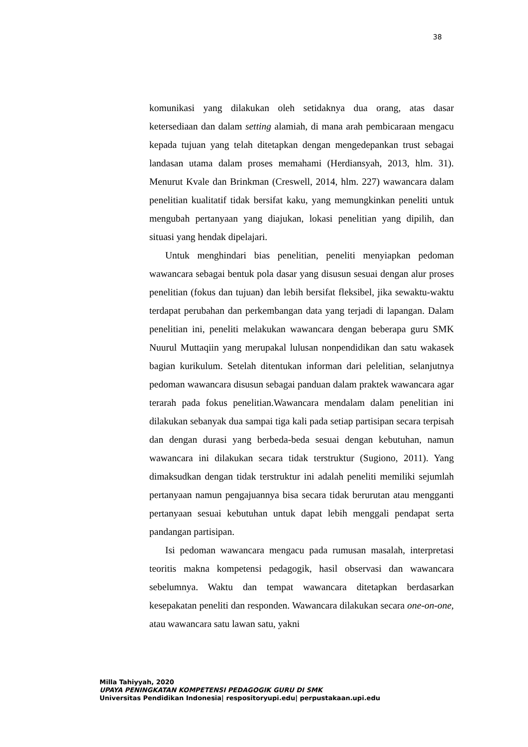38
komunikasi yang dilakukan oleh setidaknya dua orang, atas dasar ketersediaan dan dalam setting alamiah, di mana arah pembicaraan mengacu kepada tujuan yang telah ditetapkan dengan mengedepankan trust sebagai landasan utama dalam proses memahami (Herdiansyah, 2013, hlm. 31). Menurut Kvale dan Brinkman (Creswell, 2014, hlm. 227) wawancara dalam penelitian kualitatif tidak bersifat kaku, yang memungkinkan peneliti untuk mengubah pertanyaan yang diajukan, lokasi penelitian yang dipilih, dan situasi yang hendak dipelajari.
Untuk menghindari bias penelitian, peneliti menyiapkan pedoman wawancara sebagai bentuk pola dasar yang disusun sesuai dengan alur proses penelitian (fokus dan tujuan) dan lebih bersifat fleksibel, jika sewaktu-waktu terdapat perubahan dan perkembangan data yang terjadi di lapangan. Dalam penelitian ini, peneliti melakukan wawancara dengan beberapa guru SMK Nuurul Muttaqiin yang merupakal lulusan nonpendidikan dan satu wakasek bagian kurikulum. Setelah ditentukan informan dari pelelitian, selanjutnya pedoman wawancara disusun sebagai panduan dalam praktek wawancara agar terarah pada fokus penelitian.Wawancara mendalam dalam penelitian ini dilakukan sebanyak dua sampai tiga kali pada setiap partisipan secara terpisah dan dengan durasi yang berbeda-beda sesuai dengan kebutuhan, namun wawancara ini dilakukan secara tidak terstruktur (Sugiono, 2011). Yang dimaksudkan dengan tidak terstruktur ini adalah peneliti memiliki sejumlah pertanyaan namun pengajuannya bisa secara tidak berurutan atau mengganti pertanyaan sesuai kebutuhan untuk dapat lebih menggali pendapat serta pandangan partisipan.
Isi pedoman wawancara mengacu pada rumusan masalah, interpretasi teoritis makna kompetensi pedagogik, hasil observasi dan wawancara sebelumnya. Waktu dan tempat wawancara ditetapkan berdasarkan kesepakatan peneliti dan responden. Wawancara dilakukan secara one-on-one, atau wawancara satu lawan satu, yakni
Milla Tahiyyah, 2020
UPAYA PENINGKATAN KOMPETENSI PEDAGOGIK GURU DI SMK
Universitas Pendidikan Indonesia| respositoryupi.edu| perpustakaan.upi.edu